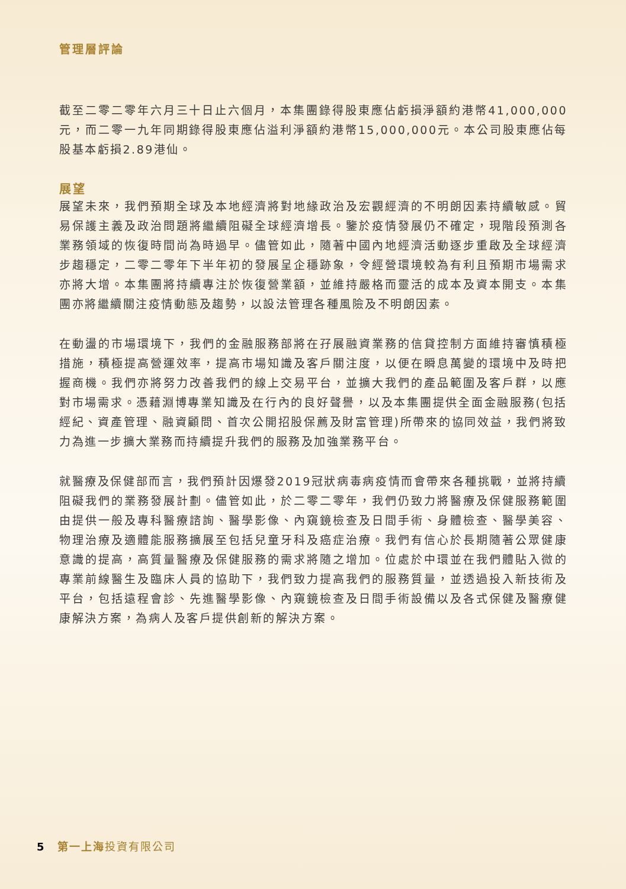管理層評論
截至二零二零年六月三十日止六個月，本集團錄得股東應佔虧損淨額約港幣41,000,000元，而二零一九年同期錄得股東應佔溢利淨額約港幣15,000,000元。本公司股東應佔每股基本虧損2.89港仙。
展望
展望未來，我們預期全球及本地經濟將對地緣政治及宏觀經濟的不明朗因素持續敏感。貿易保護主義及政治問題將繼續阻礙全球經濟增長。鑒於疫情發展仍不確定，現階段預測各業務領域的恢復時間尚為時過早。儘管如此，隨著中國內地經濟活動逐步重啟及全球經濟步趨穩定，二零二零年下半年初的發展呈企穩跡象，令經營環境較為有利且預期市場需求亦將大增。本集團將持續專注於恢復營業額，並維持嚴格而靈活的成本及資本開支。本集團亦將繼續關注疫情動態及趨勢，以設法管理各種風險及不明朗因素。
在動盪的市場環境下，我們的金融服務部將在孖展融資業務的信貸控制方面維持審慎積極措施，積極提高營運效率，提高市場知識及客戶關注度，以便在瞬息萬變的環境中及時把握商機。我們亦將努力改善我們的線上交易平台，並擴大我們的產品範圍及客戶群，以應對市場需求。憑藉淵博專業知識及在行內的良好聲譽，以及本集團提供全面金融服務(包括經紀、資產管理、融資顧問、首次公開招股保薦及財富管理)所帶來的協同效益，我們將致力為進一步擴大業務而持續提升我們的服務及加強業務平台。
就醫療及保健部而言，我們預計因爆發2019冠狀病毒病疫情而會帶來各種挑戰，並將持續阻礙我們的業務發展計劃。儘管如此，於二零二零年，我們仍致力將醫療及保健服務範圍由提供一般及專科醫療諮詢、醫學影像、內窺鏡檢查及日間手術、身體檢查、醫學美容、物理治療及適體能服務擴展至包括兒童牙科及癌症治療。我們有信心於長期隨著公眾健康意識的提高，高質量醫療及保健服務的需求將隨之增加。位處於中環並在我們體貼入微的專業前線醫生及臨床人員的協助下，我們致力提高我們的服務質量，並透過投入新技術及平台，包括遠程會診、先進醫學影像、內窺鏡檢查及日間手術設備以及各式保健及醫療健康解決方案，為病人及客戶提供創新的解決方案。
5 第一上海 投資有限公司